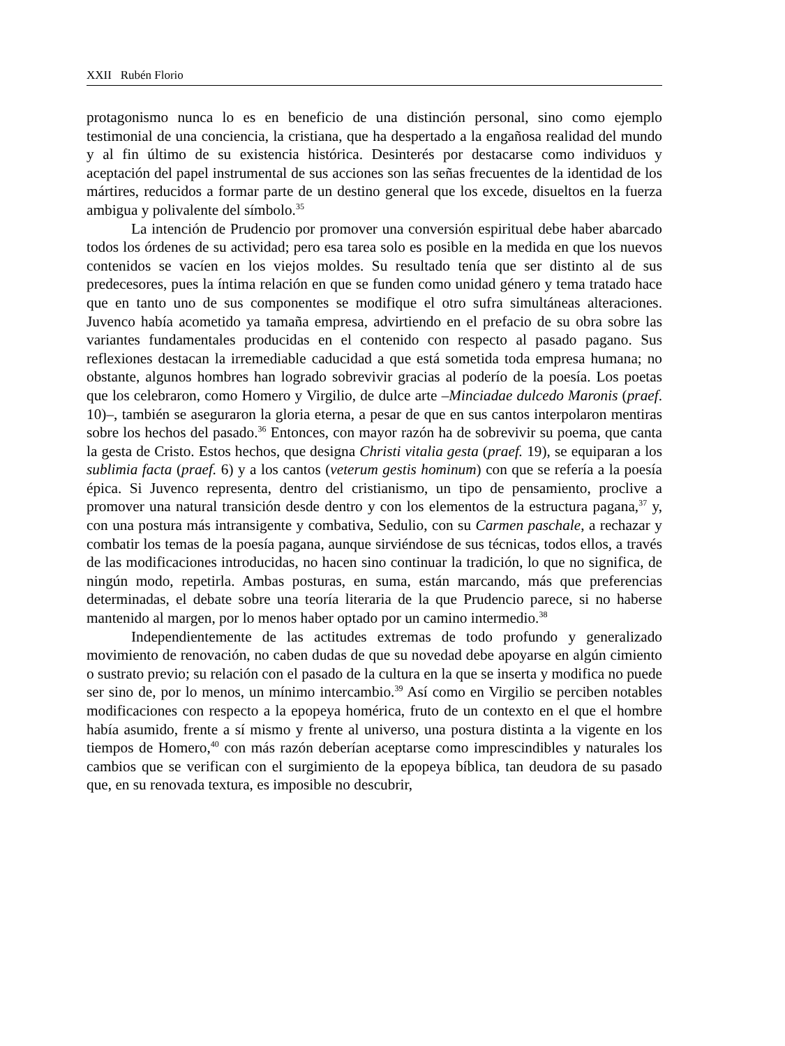XXII Rubén Florio
protagonismo nunca lo es en beneficio de una distinción personal, sino como ejemplo testimonial de una conciencia, la cristiana, que ha despertado a la engañosa realidad del mundo y al fin último de su existencia histórica. Desinterés por destacarse como individuos y aceptación del papel instrumental de sus acciones son las señas frecuentes de la identidad de los mártires, reducidos a formar parte de un destino general que los excede, disueltos en la fuerza ambigua y polivalente del símbolo.<sup>35</sup>
La intención de Prudencio por promover una conversión espiritual debe haber abarcado todos los órdenes de su actividad; pero esa tarea solo es posible en la medida en que los nuevos contenidos se vacíen en los viejos moldes. Su resultado tenía que ser distinto al de sus predecesores, pues la íntima relación en que se funden como unidad género y tema tratado hace que en tanto uno de sus componentes se modifique el otro sufra simultáneas alteraciones. Juvenco había acometido ya tamaña empresa, advirtiendo en el prefacio de su obra sobre las variantes fundamentales producidas en el contenido con respecto al pasado pagano. Sus reflexiones destacan la irremediable caducidad a que está sometida toda empresa humana; no obstante, algunos hombres han logrado sobrevivir gracias al poderío de la poesía. Los poetas que los celebraron, como Homero y Virgilio, de dulce arte –Minciadae dulcedo Maronis (praef. 10)–, también se aseguraron la gloria eterna, a pesar de que en sus cantos interpolaron mentiras sobre los hechos del pasado.<sup>36</sup> Entonces, con mayor razón ha de sobrevivir su poema, que canta la gesta de Cristo. Estos hechos, que designa Christi vitalia gesta (praef. 19), se equiparan a los sublimia facta (praef. 6) y a los cantos (veterum gestis hominum) con que se refería a la poesía épica. Si Juvenco representa, dentro del cristianismo, un tipo de pensamiento, proclive a promover una natural transición desde dentro y con los elementos de la estructura pagana,<sup>37</sup> y, con una postura más intransigente y combativa, Sedulio, con su Carmen paschale, a rechazar y combatir los temas de la poesía pagana, aunque sirviéndose de sus técnicas, todos ellos, a través de las modificaciones introducidas, no hacen sino continuar la tradición, lo que no significa, de ningún modo, repetirla. Ambas posturas, en suma, están marcando, más que preferencias determinadas, el debate sobre una teoría literaria de la que Prudencio parece, si no haberse mantenido al margen, por lo menos haber optado por un camino intermedio.<sup>38</sup>
Independientemente de las actitudes extremas de todo profundo y generalizado movimiento de renovación, no caben dudas de que su novedad debe apoyarse en algún cimiento o sustrato previo; su relación con el pasado de la cultura en la que se inserta y modifica no puede ser sino de, por lo menos, un mínimo intercambio.<sup>39</sup> Así como en Virgilio se perciben notables modificaciones con respecto a la epopeya homérica, fruto de un contexto en el que el hombre había asumido, frente a sí mismo y frente al universo, una postura distinta a la vigente en los tiempos de Homero,<sup>40</sup> con más razón deberían aceptarse como imprescindibles y naturales los cambios que se verifican con el surgimiento de la epopeya bíblica, tan deudora de su pasado que, en su renovada textura, es imposible no descubrir,